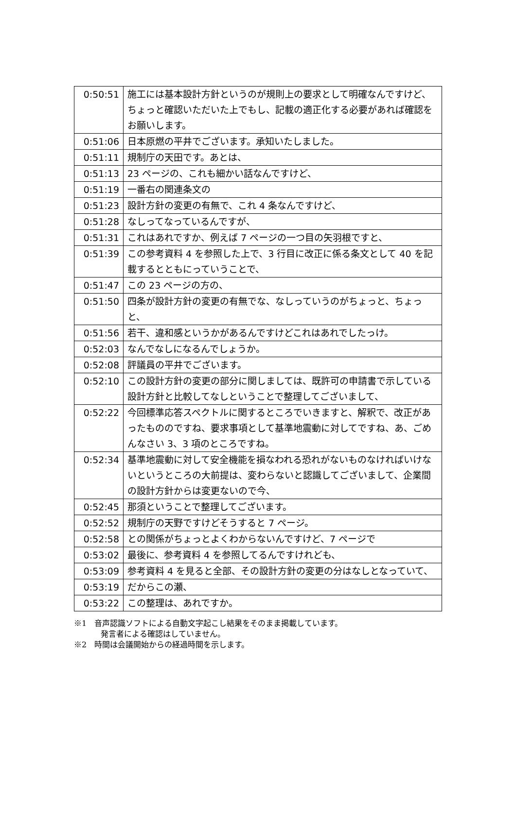| 0:50:51 | 施工には基本設計方針というのが規則上の要求として明確なんですけど、ちょっと確認いただいた上でもし、記載の適正化する必要があれば確認をお願いします。 |
| 0:51:06 | 日本原燃の平井でございます。承知いたしました。 |
| 0:51:11 | 規制庁の天田です。あとは、 |
| 0:51:13 | 23 ページの、これも細かい話なんですけど、 |
| 0:51:19 | 一番右の関連条文の |
| 0:51:23 | 設計方針の変更の有無で、これ 4 条なんですけど、 |
| 0:51:28 | なしってなっているんですが、 |
| 0:51:31 | これはあれですか、例えば 7 ページの一つ目の矢羽根ですと、 |
| 0:51:39 | この参考資料 4 を参照した上で、3 行目に改正に係る条文として 40 を記載するとともにっていうことで、 |
| 0:51:47 | この 23 ページの方の、 |
| 0:51:50 | 四条が設計方針の変更の有無でな、なしっていうのがちょっと、ちょっと、 |
| 0:51:56 | 若干、違和感というかがあるんですけどこれはあれでしたっけ。 |
| 0:52:03 | なんでなしになるんでしょうか。 |
| 0:52:08 | 評議員の平井でございます。 |
| 0:52:10 | この設計方針の変更の部分に関しましては、既許可の申請書で示している設計方針と比較してなしということで整理してございまして、 |
| 0:52:22 | 今回標準応答スペクトルに関するところでいきますと、解釈で、改正があったもののですね、要求事項として基準地震動に対してですね、あ、ごめんなさい 3、3 項のところですね。 |
| 0:52:34 | 基準地震動に対して安全機能を損なわれる恐れがないものなければいけないというところの大前提は、変わらないと認識してございまして、企業間の設計方針からは変更ないので今、 |
| 0:52:45 | 那須ということで整理してございます。 |
| 0:52:52 | 規制庁の天野ですけどそうすると 7 ページ。 |
| 0:52:58 | との関係がちょっとよくわからないんですけど、7 ページで |
| 0:53:02 | 最後に、参考資料 4 を参照してるんですけれども、 |
| 0:53:09 | 参考資料 4 を見ると全部、その設計方針の変更の分はなしとなっていて、 |
| 0:53:19 | だからこの瀬、 |
| 0:53:22 | この整理は、あれですか。 |
※1　音声認識ソフトによる自動文字起こし結果をそのまま掲載しています。
発言者による確認はしていません。
※2　時間は会議開始からの経過時間を示します。